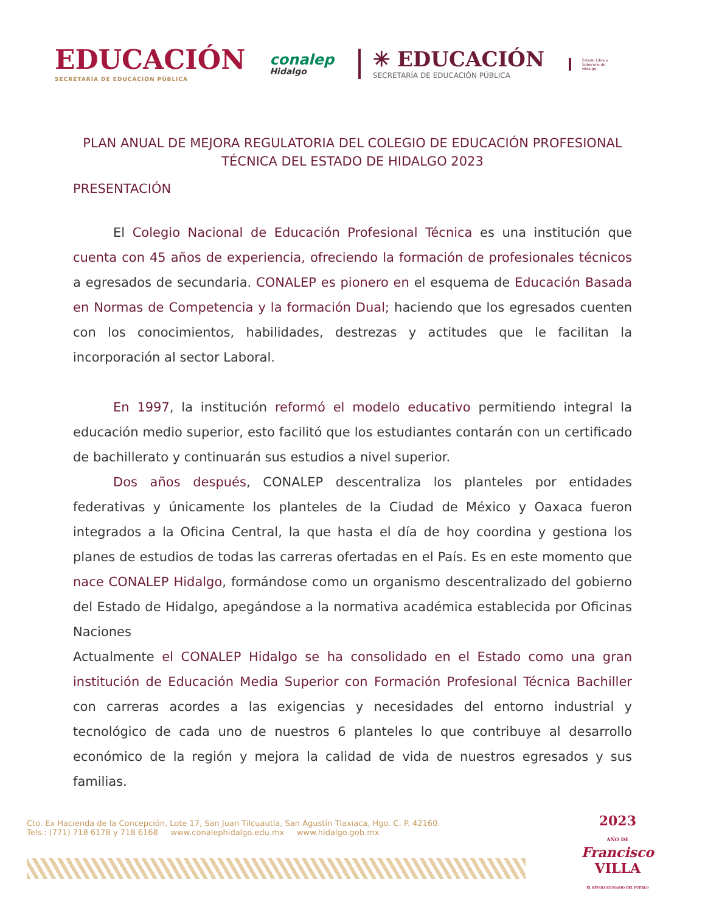EDUCACIÓN
SECRETARÍA DE EDUCACIÓN PÚBLICA
conalep
Hidalgo
✳ EDUCACIÓN
SECRETARÍA DE EDUCACIÓN PÚBLICA
Estado Libre y Soberano de Hidalgo
PLAN ANUAL DE MEJORA REGULATORIA DEL COLEGIO DE EDUCACIÓN PROFESIONAL TÉCNICA DEL ESTADO DE HIDALGO 2023
PRESENTACIÓN
El Colegio Nacional de Educación Profesional Técnica es una institución que cuenta con 45 años de experiencia, ofreciendo la formación de profesionales técnicos a egresados de secundaria. CONALEP es pionero en el esquema de Educación Basada en Normas de Competencia y la formación Dual; haciendo que los egresados cuenten con los conocimientos, habilidades, destrezas y actitudes que le facilitan la incorporación al sector Laboral.
En 1997, la institución reformó el modelo educativo permitiendo integral la educación medio superior, esto facilitó que los estudiantes contarán con un certificado de bachillerato y continuarán sus estudios a nivel superior.
Dos años después, CONALEP descentraliza los planteles por entidades federativas y únicamente los planteles de la Ciudad de México y Oaxaca fueron integrados a la Oficina Central, la que hasta el día de hoy coordina y gestiona los planes de estudios de todas las carreras ofertadas en el País. Es en este momento que nace CONALEP Hidalgo, formándose como un organismo descentralizado del gobierno del Estado de Hidalgo, apegándose a la normativa académica establecida por Oficinas Naciones
Actualmente el CONALEP Hidalgo se ha consolidado en el Estado como una gran institución de Educación Media Superior con Formación Profesional Técnica Bachiller con carreras acordes a las exigencias y necesidades del entorno industrial y tecnológico de cada uno de nuestros 6 planteles lo que contribuye al desarrollo económico de la región y mejora la calidad de vida de nuestros egresados y sus familias.
Cto. Ex Hacienda de la Concepción, Lote 17, San Juan Tilcuautla, San Agustín Tlaxiaca, Hgo. C. P. 42160.
Tels.: (771) 718 6178 y 718 6168 www.conalephidalgo.edu.mx www.hidalgo.gob.mx
2023
AÑO DE
Francisco
VILLA
EL REVOLUCIONARIO DEL PUEBLO